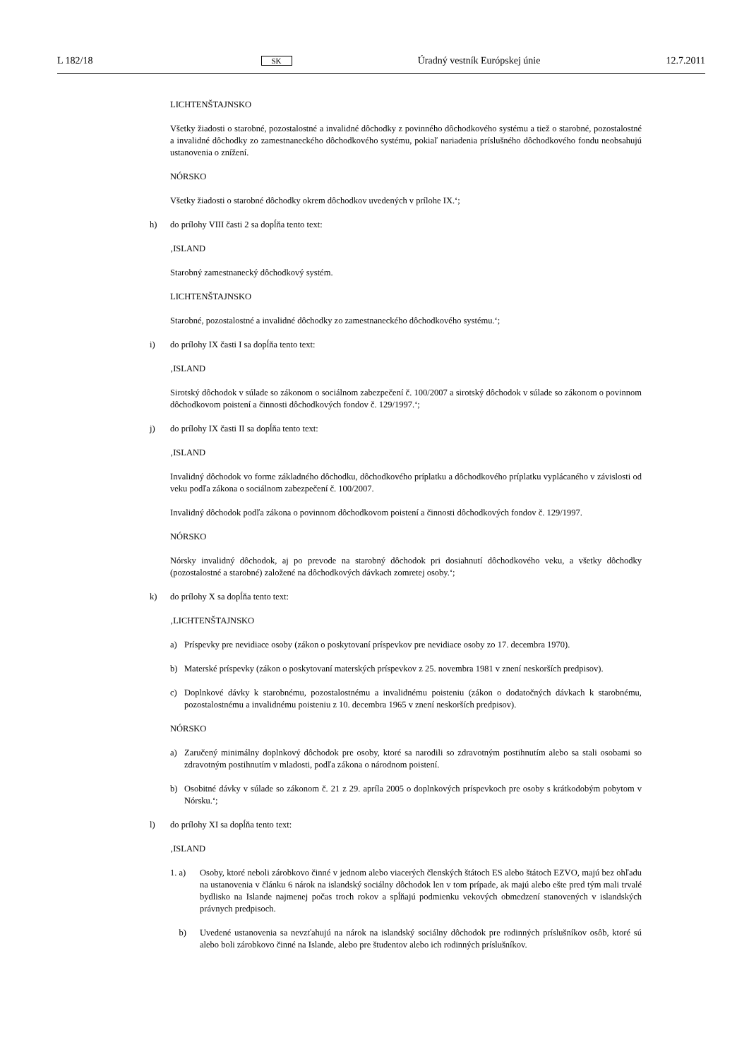L 182/18 SK Úradný vestník Európskej únie 12.7.2011
LICHTENŠTAJNSKO
Všetky žiadosti o starobné, pozostalostné a invalidné dôchodky z povinného dôchodkového systému a tiež o starobné, pozostalostné a invalidné dôchodky zo zamestnaneckého dôchodkového systému, pokiaľ nariadenia príslušného dôchodkového fondu neobsahujú ustanovenia o znížení.
NÓRSKO
Všetky žiadosti o starobné dôchodky okrem dôchodkov uvedených v prílohe IX.‘;
h) do prílohy VIII časti 2 sa dopĺňa tento text:
‚ISLAND
Starobný zamestnanecký dôchodkový systém.
LICHTENŠTAJNSKO
Starobné, pozostalostné a invalidné dôchodky zo zamestnaneckého dôchodkového systému.‘;
i) do prílohy IX časti I sa dopĺňa tento text:
‚ISLAND
Sirotský dôchodok v súlade so zákonom o sociálnom zabezpečení č. 100/2007 a sirotský dôchodok v súlade so zákonom o povinnom dôchodkovom poistení a činnosti dôchodkových fondov č. 129/1997.‘;
j) do prílohy IX časti II sa dopĺňa tento text:
‚ISLAND
Invalidný dôchodok vo forme základného dôchodku, dôchodkového príplatku a dôchodkového príplatku vyplácaného v závislosti od veku podľa zákona o sociálnom zabezpečení č. 100/2007.
Invalidný dôchodok podľa zákona o povinnom dôchodkovom poistení a činnosti dôchodkových fondov č. 129/1997.
NÓRSKO
Nórsky invalidný dôchodok, aj po prevode na starobný dôchodok pri dosiahnutí dôchodkového veku, a všetky dôchodky (pozostalostné a starobné) založené na dôchodkových dávkach zomretej osoby.‘;
k) do prílohy X sa dopĺňa tento text:
‚LICHTENŠTAJNSKO
a) Príspevky pre nevidiace osoby (zákon o poskytovaní príspevkov pre nevidiace osoby zo 17. decembra 1970).
b) Materské príspevky (zákon o poskytovaní materských príspevkov z 25. novembra 1981 v znení neskorších predpisov).
c) Doplnkové dávky k starobnému, pozostalostnému a invalidnému poisteniu (zákon o dodatočných dávkach k starobnému, pozostalostnému a invalidnému poisteniu z 10. decembra 1965 v znení neskorších predpisov).
NÓRSKO
a) Zaručený minimálny doplnkový dôchodok pre osoby, ktoré sa narodili so zdravotným postihnutím alebo sa stali osobami so zdravotným postihnutím v mladosti, podľa zákona o národnom poistení.
b) Osobitné dávky v súlade so zákonom č. 21 z 29. apríla 2005 o doplnkových príspevkoch pre osoby s krátkodobým pobytom v Nórsku.‘;
l) do prílohy XI sa dopĺňa tento text:
‚ISLAND
1. a) Osoby, ktoré neboli zárobkovo činné v jednom alebo viacerých členských štátoch ES alebo štátoch EZVO, majú bez ohľadu na ustanovenia v článku 6 nárok na islandský sociálny dôchodok len v tom prípade, ak majú alebo ešte pred tým mali trvalé bydlisko na Islande najmenej počas troch rokov a spĺňajú podmienku vekových obmedzení stanovených v islandských právnych predpisoch.
b) Uvedené ustanovenia sa nevzťahujú na nárok na islandský sociálny dôchodok pre rodinných príslušníkov osôb, ktoré sú alebo boli zárobkovo činné na Islande, alebo pre študentov alebo ich rodinných príslušníkov.